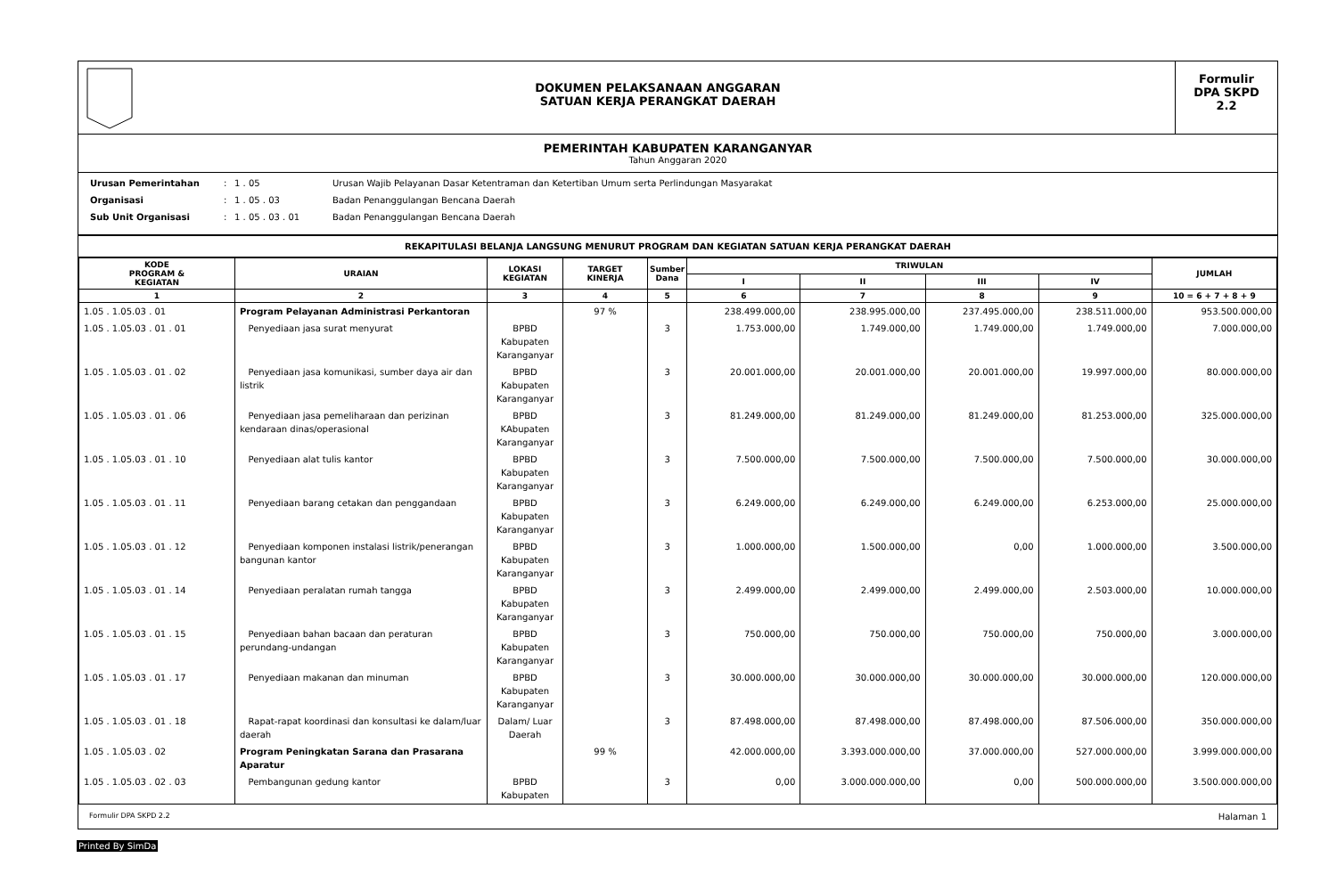DOKUMEN PELAKSANAAN ANGGARAN
SATUAN KERJA PERANGKAT DAERAH
Formulir
DPA SKPD
2.2
PEMERINTAH KABUPATEN KARANGANYAR
Tahun Anggaran 2020
Urusan Pemerintahan: 1 . 05 Urusan Wajib Pelayanan Dasar Ketentraman dan Ketertiban Umum serta Perlindungan Masyarakat
Organisasi: 1 . 05 . 03 Badan Penanggulangan Bencana Daerah
Sub Unit Organisasi: 1 . 05 . 03 . 01 Badan Penanggulangan Bencana Daerah
REKAPITULASI BELANJA LANGSUNG MENURUT PROGRAM DAN KEGIATAN SATUAN KERJA PERANGKAT DAERAH
| KODE PROGRAM & KEGIATAN | URAIAN | LOKASI KEGIATAN | TARGET KINERJA | Sumber Dana | TRIWULAN | | | | JUMLAH |
| --- | --- | --- | --- | --- | --- | --- | --- | --- | --- |
| | | | | | I | II | III | IV | |
| 1 | 2 | 3 | 4 | 5 | 6 | 7 | 8 | 9 | 10 = 6 + 7 + 8 + 9 |
| 1.05 . 1.05.03 . 01 | Program Pelayanan Administrasi Perkantoran | | 97 % | | 238.499.000,00 | 238.995.000,00 | 237.495.000,00 | 238.511.000,00 | 953.500.000,00 |
| 1.05 . 1.05.03 . 01 . 01 | Penyediaan jasa surat menyurat | BPBD Kabupaten Karanganyar | | 3 | 1.753.000,00 | 1.749.000,00 | 1.749.000,00 | 1.749.000,00 | 7.000.000,00 |
| 1.05 . 1.05.03 . 01 . 02 | Penyediaan jasa komunikasi, sumber daya air dan listrik | BPBD Kabupaten Karanganyar | | 3 | 20.001.000,00 | 20.001.000,00 | 20.001.000,00 | 19.997.000,00 | 80.000.000,00 |
| 1.05 . 1.05.03 . 01 . 06 | Penyediaan jasa pemeliharaan dan perizinan kendaraan dinas/operasional | BPBD KAbupaten Karanganyar | | 3 | 81.249.000,00 | 81.249.000,00 | 81.249.000,00 | 81.253.000,00 | 325.000.000,00 |
| 1.05 . 1.05.03 . 01 . 10 | Penyediaan alat tulis kantor | BPBD Kabupaten Karanganyar | | 3 | 7.500.000,00 | 7.500.000,00 | 7.500.000,00 | 7.500.000,00 | 30.000.000,00 |
| 1.05 . 1.05.03 . 01 . 11 | Penyediaan barang cetakan dan penggandaan | BPBD Kabupaten Karanganyar | | 3 | 6.249.000,00 | 6.249.000,00 | 6.249.000,00 | 6.253.000,00 | 25.000.000,00 |
| 1.05 . 1.05.03 . 01 . 12 | Penyediaan komponen instalasi listrik/penerangan bangunan kantor | BPBD Kabupaten Karanganyar | | 3 | 1.000.000,00 | 1.500.000,00 | 0,00 | 1.000.000,00 | 3.500.000,00 |
| 1.05 . 1.05.03 . 01 . 14 | Penyediaan peralatan rumah tangga | BPBD Kabupaten Karanganyar | | 3 | 2.499.000,00 | 2.499.000,00 | 2.499.000,00 | 2.503.000,00 | 10.000.000,00 |
| 1.05 . 1.05.03 . 01 . 15 | Penyediaan bahan bacaan dan peraturan perundang-undangan | BPBD Kabupaten Karanganyar | | 3 | 750.000,00 | 750.000,00 | 750.000,00 | 750.000,00 | 3.000.000,00 |
| 1.05 . 1.05.03 . 01 . 17 | Penyediaan makanan dan minuman | BPBD Kabupaten Karanganyar | | 3 | 30.000.000,00 | 30.000.000,00 | 30.000.000,00 | 30.000.000,00 | 120.000.000,00 |
| 1.05 . 1.05.03 . 01 . 18 | Rapat-rapat koordinasi dan konsultasi ke dalam/luar daerah | Dalam/ Luar Daerah | | 3 | 87.498.000,00 | 87.498.000,00 | 87.498.000,00 | 87.506.000,00 | 350.000.000,00 |
| 1.05 . 1.05.03 . 02 | Program Peningkatan Sarana dan Prasarana Aparatur | | 99 % | | 42.000.000,00 | 3.393.000.000,00 | 37.000.000,00 | 527.000.000,00 | 3.999.000.000,00 |
| 1.05 . 1.05.03 . 02 . 03 | Pembangunan gedung kantor | BPBD Kabupaten | | 3 | 0,00 | 3.000.000.000,00 | 0,00 | 500.000.000,00 | 3.500.000.000,00 |
Formulir DPA SKPD 2.2 Halaman 1
Printed By SimDa